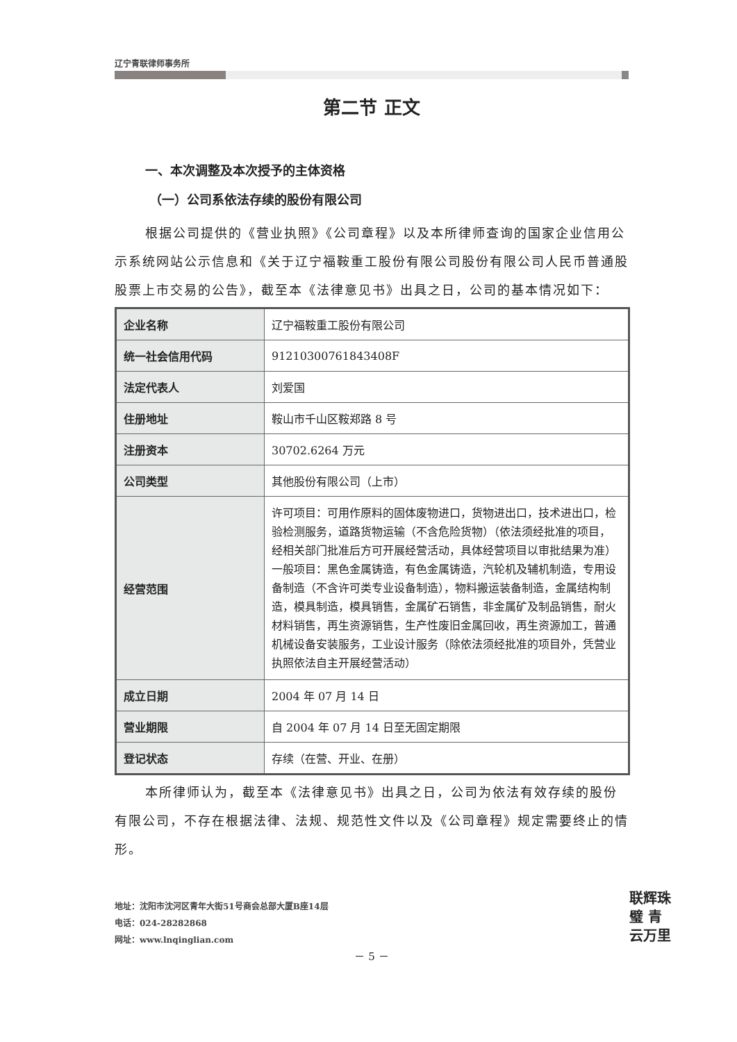辽宁青联律师事务所
第二节 正文
一、本次调整及本次授予的主体资格
（一）公司系依法存续的股份有限公司
根据公司提供的《营业执照》《公司章程》以及本所律师查询的国家企业信用公示系统网站公示信息和《关于辽宁福鞍重工股份有限公司股份有限公司人民币普通股股票上市交易的公告》，截至本《法律意见书》出具之日，公司的基本情况如下：
| 企业名称 | 辽宁福鞍重工股份有限公司 |
| 统一社会信用代码 | 91210300761843408F |
| 法定代表人 | 刘爱国 |
| 住册地址 | 鞍山市千山区鞍郑路 8 号 |
| 注册资本 | 30702.6264 万元 |
| 公司类型 | 其他股份有限公司（上市） |
| 经营范围 | 许可项目：可用作原料的固体废物进口，货物进出口，技术进出口，检验检测服务，道路货物运输（不含危险货物）（依法须经批准的项目，经相关部门批准后方可开展经营活动，具体经营项目以审批结果为准）一般项目：黑色金属铸造，有色金属铸造，汽轮机及辅机制造，专用设备制造（不含许可类专业设备制造），物料搬运装备制造，金属结构制造，模具制造，模具销售，金属矿石销售，非金属矿及制品销售，耐火材料销售，再生资源销售，生产性废旧金属回收，再生资源加工，普通机械设备安装服务，工业设计服务（除依法须经批准的项目外，凭营业执照依法自主开展经营活动） |
| 成立日期 | 2004 年 07 月 14 日 |
| 营业期限 | 自 2004 年 07 月 14 日至无固定期限 |
| 登记状态 | 存续（在营、开业、在册） |
本所律师认为，截至本《法律意见书》出具之日，公司为依法有效存续的股份有限公司，不存在根据法律、法规、规范性文件以及《公司章程》规定需要终止的情形。
地址：沈阳市沈河区青年大街51号商会总部大厦B座14层
电话：024-28282868
网址：www.lnqinglian.com
－ 5 －
联辉珠璧 青云万里